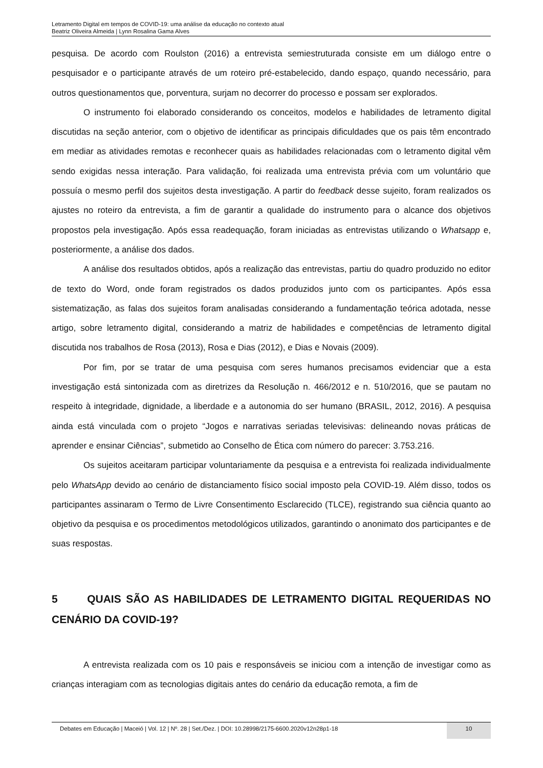Letramento Digital em tempos de COVID-19: uma análise da educação no contexto atual
Beatriz Oliveira Almeida | Lynn Rosalina Gama Alves
pesquisa. De acordo com Roulston (2016) a entrevista semiestruturada consiste em um diálogo entre o pesquisador e o participante através de um roteiro pré-estabelecido, dando espaço, quando necessário, para outros questionamentos que, porventura, surjam no decorrer do processo e possam ser explorados.
O instrumento foi elaborado considerando os conceitos, modelos e habilidades de letramento digital discutidas na seção anterior, com o objetivo de identificar as principais dificuldades que os pais têm encontrado em mediar as atividades remotas e reconhecer quais as habilidades relacionadas com o letramento digital vêm sendo exigidas nessa interação. Para validação, foi realizada uma entrevista prévia com um voluntário que possuía o mesmo perfil dos sujeitos desta investigação. A partir do feedback desse sujeito, foram realizados os ajustes no roteiro da entrevista, a fim de garantir a qualidade do instrumento para o alcance dos objetivos propostos pela investigação. Após essa readequação, foram iniciadas as entrevistas utilizando o Whatsapp e, posteriormente, a análise dos dados.
A análise dos resultados obtidos, após a realização das entrevistas, partiu do quadro produzido no editor de texto do Word, onde foram registrados os dados produzidos junto com os participantes. Após essa sistematização, as falas dos sujeitos foram analisadas considerando a fundamentação teórica adotada, nesse artigo, sobre letramento digital, considerando a matriz de habilidades e competências de letramento digital discutida nos trabalhos de Rosa (2013), Rosa e Dias (2012), e Dias e Novais (2009).
Por fim, por se tratar de uma pesquisa com seres humanos precisamos evidenciar que a esta investigação está sintonizada com as diretrizes da Resolução n. 466/2012 e n. 510/2016, que se pautam no respeito à integridade, dignidade, a liberdade e a autonomia do ser humano (BRASIL, 2012, 2016). A pesquisa ainda está vinculada com o projeto “Jogos e narrativas seriadas televisivas: delineando novas práticas de aprender e ensinar Ciências”, submetido ao Conselho de Ética com número do parecer: 3.753.216.
Os sujeitos aceitaram participar voluntariamente da pesquisa e a entrevista foi realizada individualmente pelo WhatsApp devido ao cenário de distanciamento físico social imposto pela COVID-19. Além disso, todos os participantes assinaram o Termo de Livre Consentimento Esclarecido (TLCE), registrando sua ciência quanto ao objetivo da pesquisa e os procedimentos metodológicos utilizados, garantindo o anonimato dos participantes e de suas respostas.
5 QUAIS SÃO AS HABILIDADES DE LETRAMENTO DIGITAL REQUERIDAS NO CENÁRIO DA COVID-19?
A entrevista realizada com os 10 pais e responsáveis se iniciou com a intenção de investigar como as crianças interagiam com as tecnologias digitais antes do cenário da educação remota, a fim de
Debates em Educação | Maceió | Vol. 12 | Nº. 28 | Set./Dez. | DOI: 10.28998/2175-6600.2020v12n28p1-18
10